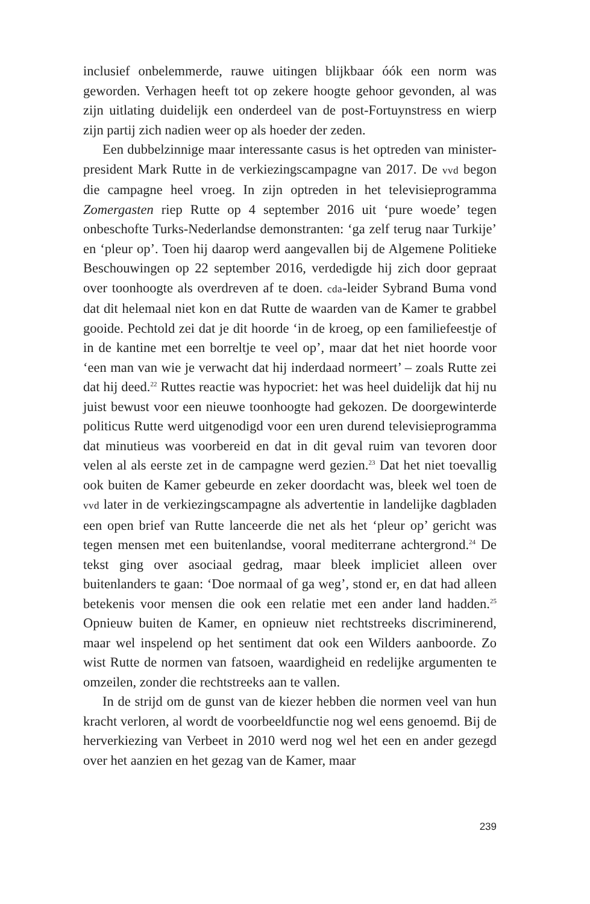inclusief onbelemmerde, rauwe uitingen blijkbaar óók een norm was geworden. Verhagen heeft tot op zekere hoogte gehoor gevonden, al was zijn uitlating duidelijk een onderdeel van de post-Fortuynstress en wierp zijn partij zich nadien weer op als hoeder der zeden.
Een dubbelzinnige maar interessante casus is het optreden van minister-president Mark Rutte in de verkiezingscampagne van 2017. De vvd begon die campagne heel vroeg. In zijn optreden in het televisieprogramma Zomergasten riep Rutte op 4 september 2016 uit ‘pure woede’ tegen onbeschofte Turks-Nederlandse demonstranten: ‘ga zelf terug naar Turkije’ en ‘pleur op’. Toen hij daarop werd aangevallen bij de Algemene Politieke Beschouwingen op 22 september 2016, verdedigde hij zich door gepraat over toonhoogte als overdreven af te doen. cda-leider Sybrand Buma vond dat dit helemaal niet kon en dat Rutte de waarden van de Kamer te grabbel gooide. Pechtold zei dat je dit hoorde ‘in de kroeg, op een familiefeestje of in de kantine met een borreltje te veel op’, maar dat het niet hoorde voor ‘een man van wie je verwacht dat hij inderdaad normeert’ – zoals Rutte zei dat hij deed.<sup>22</sup> Ruttes reactie was hypocriet: het was heel duidelijk dat hij nu juist bewust voor een nieuwe toonhoogte had gekozen. De doorgewinterde politicus Rutte werd uitgenodigd voor een uren durend televisieprogramma dat minutieus was voorbereid en dat in dit geval ruim van tevoren door velen al als eerste zet in de campagne werd gezien.<sup>23</sup> Dat het niet toevallig ook buiten de Kamer gebeurde en zeker doordacht was, bleek wel toen de vvd later in de verkiezingscampagne als advertentie in landelijke dagbladen een open brief van Rutte lanceerde die net als het ‘pleur op’ gericht was tegen mensen met een buitenlandse, vooral mediterrane achtergrond.<sup>24</sup> De tekst ging over asociaal gedrag, maar bleek impliciet alleen over buitenlanders te gaan: ‘Doe normaal of ga weg’, stond er, en dat had alleen betekenis voor mensen die ook een relatie met een ander land hadden.<sup>25</sup> Opnieuw buiten de Kamer, en opnieuw niet rechtstreeks discriminerend, maar wel inspelend op het sentiment dat ook een Wilders aanboorde. Zo wist Rutte de normen van fatsoen, waardigheid en redelijke argumenten te omzeilen, zonder die rechtstreeks aan te vallen.
In de strijd om de gunst van de kiezer hebben die normen veel van hun kracht verloren, al wordt de voorbeeldfunctie nog wel eens genoemd. Bij de herverkiezing van Verbeet in 2010 werd nog wel het een en ander gezegd over het aanzien en het gezag van de Kamer, maar
239